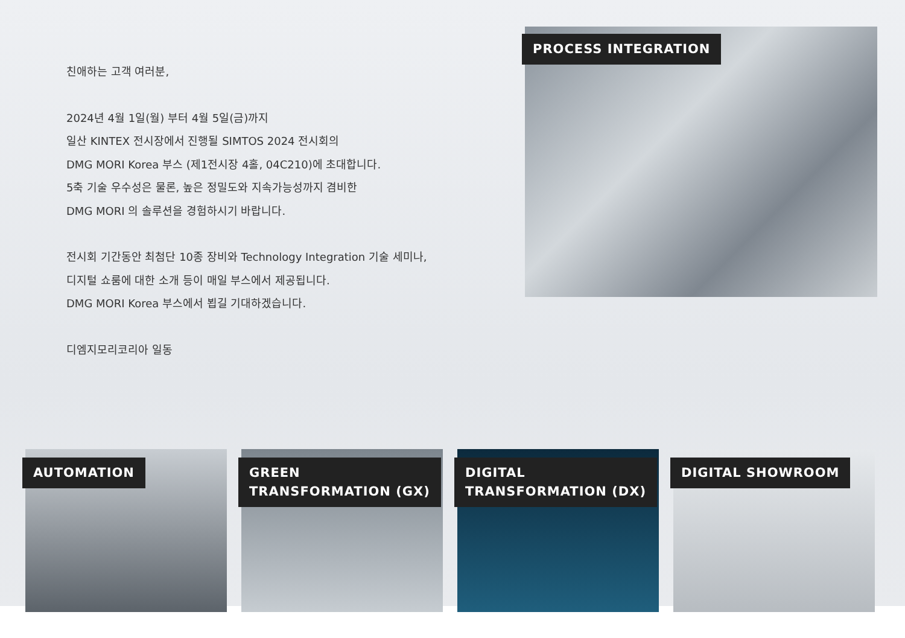친애하는 고객 여러분,
2024년 4월 1일(월) 부터 4월 5일(금)까지
일산 KINTEX 전시장에서 진행될 SIMTOS 2024 전시회의
DMG MORI Korea 부스 (제1전시장 4홀, 04C210)에 초대합니다.
5축 기술 우수성은 물론, 높은 정밀도와 지속가능성까지 겸비한
DMG MORI 의 솔루션을 경험하시기 바랍니다.
전시회 기간동안 최첨단 10종 장비와 Technology Integration 기술 세미나,
디지털 쇼룸에 대한 소개 등이 매일 부스에서 제공됩니다.
DMG MORI Korea 부스에서 뵙길 기대하겠습니다.
디엠지모리코리아 일동
PROCESS INTEGRATION
AUTOMATION GREEN
TRANSFORMATION (GX)
DIGITAL
TRANSFORMATION (DX)
DIGITAL SHOWROOM